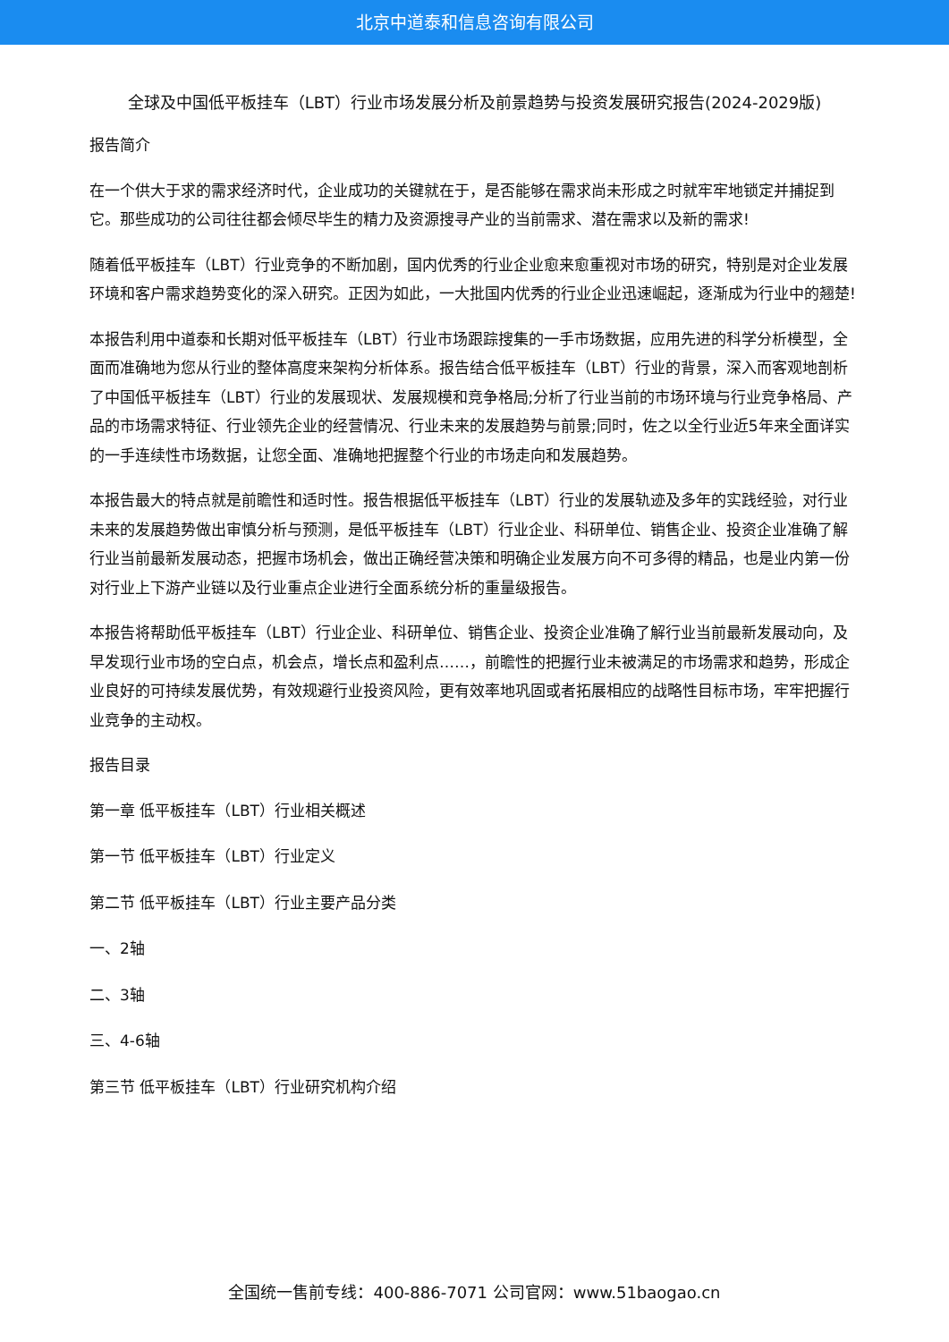北京中道泰和信息咨询有限公司
全球及中国低平板挂车（LBT）行业市场发展分析及前景趋势与投资发展研究报告(2024-2029版)
报告简介
在一个供大于求的需求经济时代，企业成功的关键就在于，是否能够在需求尚未形成之时就牢牢地锁定并捕捉到它。那些成功的公司往往都会倾尽毕生的精力及资源搜寻产业的当前需求、潜在需求以及新的需求!
随着低平板挂车（LBT）行业竞争的不断加剧，国内优秀的行业企业愈来愈重视对市场的研究，特别是对企业发展环境和客户需求趋势变化的深入研究。正因为如此，一大批国内优秀的行业企业迅速崛起，逐渐成为行业中的翘楚!
本报告利用中道泰和长期对低平板挂车（LBT）行业市场跟踪搜集的一手市场数据，应用先进的科学分析模型，全面而准确地为您从行业的整体高度来架构分析体系。报告结合低平板挂车（LBT）行业的背景，深入而客观地剖析了中国低平板挂车（LBT）行业的发展现状、发展规模和竞争格局;分析了行业当前的市场环境与行业竞争格局、产品的市场需求特征、行业领先企业的经营情况、行业未来的发展趋势与前景;同时，佐之以全行业近5年来全面详实的一手连续性市场数据，让您全面、准确地把握整个行业的市场走向和发展趋势。
本报告最大的特点就是前瞻性和适时性。报告根据低平板挂车（LBT）行业的发展轨迹及多年的实践经验，对行业未来的发展趋势做出审慎分析与预测，是低平板挂车（LBT）行业企业、科研单位、销售企业、投资企业准确了解行业当前最新发展动态，把握市场机会，做出正确经营决策和明确企业发展方向不可多得的精品，也是业内第一份对行业上下游产业链以及行业重点企业进行全面系统分析的重量级报告。
本报告将帮助低平板挂车（LBT）行业企业、科研单位、销售企业、投资企业准确了解行业当前最新发展动向，及早发现行业市场的空白点，机会点，增长点和盈利点……，前瞻性的把握行业未被满足的市场需求和趋势，形成企业良好的可持续发展优势，有效规避行业投资风险，更有效率地巩固或者拓展相应的战略性目标市场，牢牢把握行业竞争的主动权。
报告目录
第一章 低平板挂车（LBT）行业相关概述
第一节 低平板挂车（LBT）行业定义
第二节 低平板挂车（LBT）行业主要产品分类
一、2轴
二、3轴
三、4-6轴
第三节 低平板挂车（LBT）行业研究机构介绍
全国统一售前专线：400-886-7071 公司官网：www.51baogao.cn